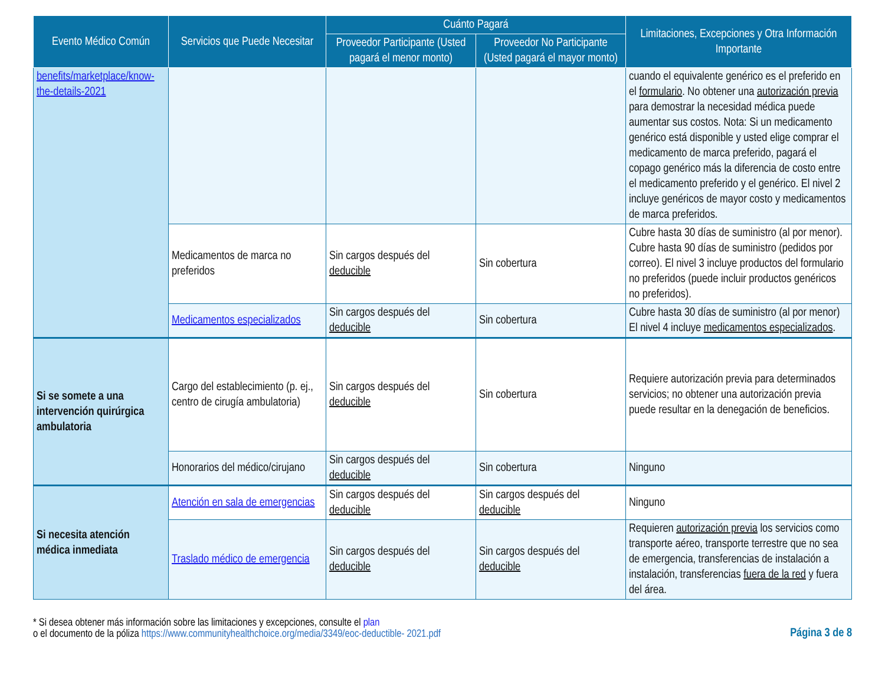| Evento Médico Común | Servicios que Puede Necesitar | Cuánto Pagará | | Limitaciones, Excepciones y Otra Información Importante |
| --- | --- | --- | --- | --- |
| | | Proveedor Participante (Usted pagará el menor monto) | Proveedor No Participante (Usted pagará el mayor monto) | |
| benefits/marketplace/know-the-details-2021 | | | | cuando el equivalente genérico es el preferido en el formulario . No obtener una autorización previa para demostrar la necesidad médica puede aumentar sus costos. Nota: Si un medicamento genérico está disponible y usted elige comprar el medicamento de marca preferido, pagará el copago genérico más la diferencia de costo entre el medicamento preferido y el genérico. El nivel 2 incluye genéricos de mayor costo y medicamentos de marca preferidos. |
| | Medicamentos de marca no preferidos | Sin cargos después del deducible | Sin cobertura | Cubre hasta 30 días de suministro (al por menor). Cubre hasta 90 días de suministro (pedidos por correo). El nivel 3 incluye productos del formulario no preferidos (puede incluir productos genéricos no preferidos). |
| | Medicamentos especializados | Sin cargos después del deducible | Sin cobertura | Cubre hasta 30 días de suministro (al por menor) El nivel 4 incluye medicamentos especializados . |
| Si se somete a una intervención quirúrgica ambulatoria | Cargo del establecimiento (p. ej., centro de cirugía ambulatoria) | Sin cargos después del deducible | Sin cobertura | Requiere autorización previa para determinados servicios; no obtener una autorización previa puede resultar en la denegación de beneficios. |
| | Honorarios del médico/cirujano | Sin cargos después del deducible | Sin cobertura | Ninguno |
| Si necesita atención médica inmediata | Atención en sala de emergencias | Sin cargos después del deducible | Sin cargos después del deducible | Ninguno |
| | Traslado médico de emergencia | Sin cargos después del deducible | Sin cargos después del deducible | Requieren autorización previa los servicios como transporte aéreo, transporte terrestre que no sea de emergencia, transferencias de instalación a instalación, transferencias fuera de la red y fuera del área. |
* Si desea obtener más información sobre las limitaciones y excepciones, consulte el plan
o el documento de la póliza https://www.communityhealthchoice.org/media/3349/eoc-deductible- 2021.pdf
Página 3 de 8